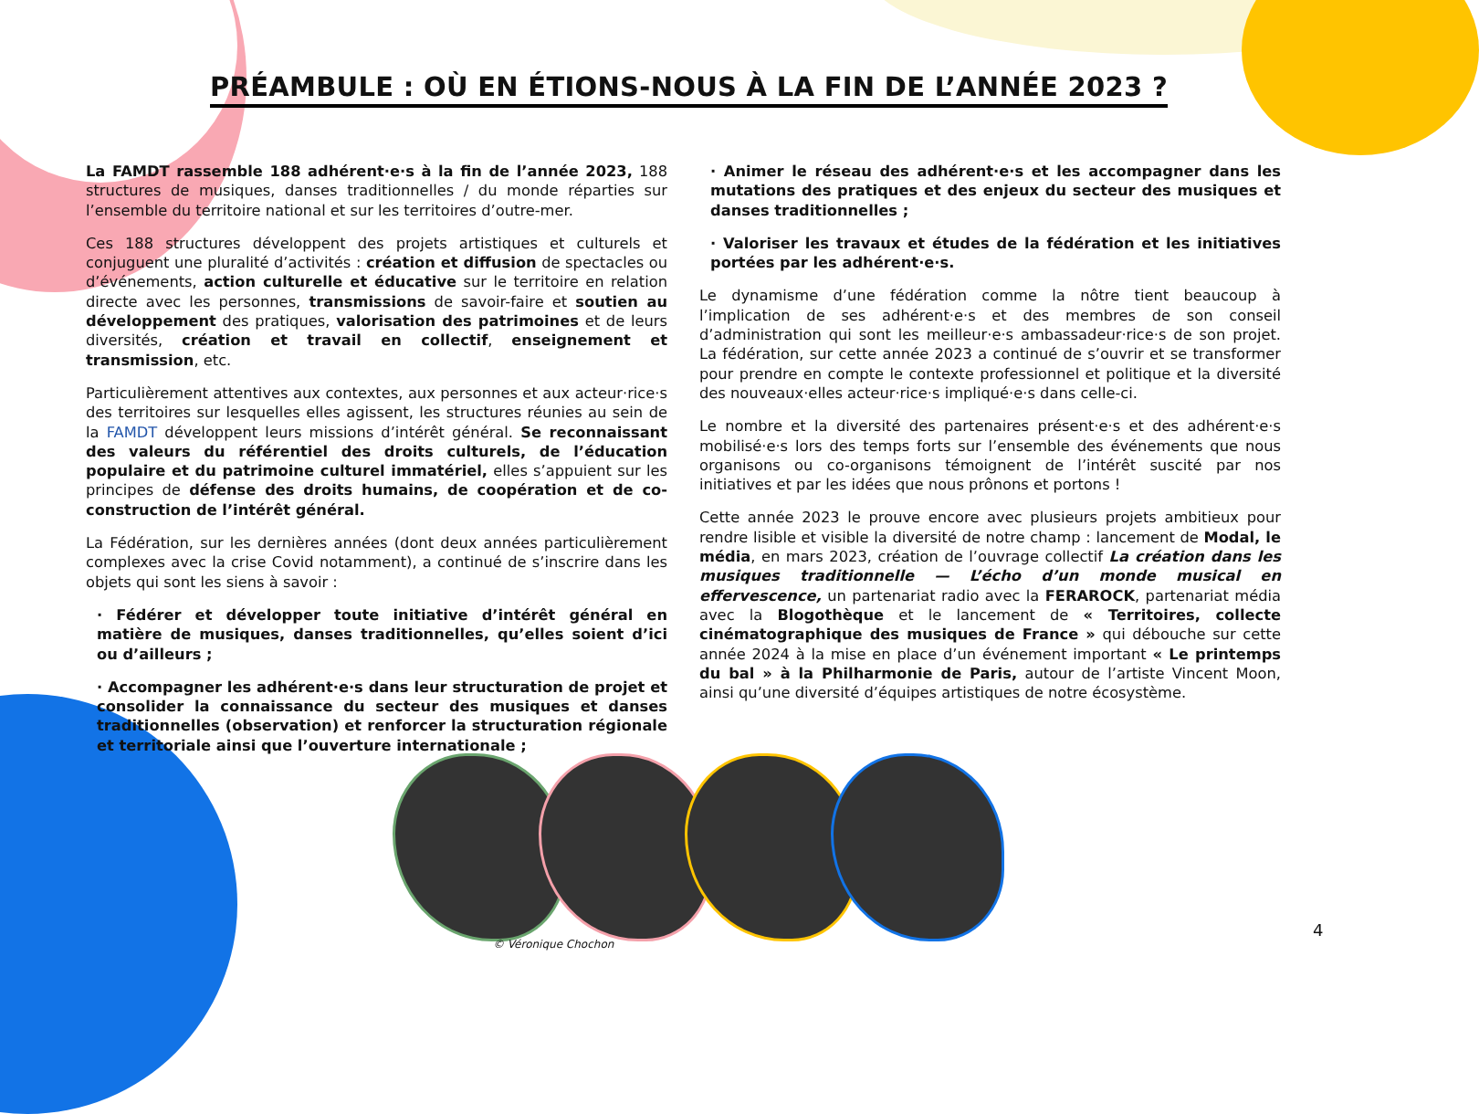PRÉAMBULE : OÙ EN ÉTIONS-NOUS À LA FIN DE L’ANNÉE 2023 ?
La FAMDT rassemble 188 adhérent·e·s à la fin de l’année 2023, 188 structures de musiques, danses traditionnelles / du monde réparties sur l’ensemble du territoire national et sur les territoires d’outre-mer.
Ces 188 structures développent des projets artistiques et culturels et conjuguent une pluralité d’activités : création et diffusion de spectacles ou d’événements, action culturelle et éducative sur le territoire en relation directe avec les personnes, transmissions de savoir-faire et soutien au développement des pratiques, valorisation des patrimoines et de leurs diversités, création et travail en collectif, enseignement et transmission, etc.
Particulièrement attentives aux contextes, aux personnes et aux acteur·rice·s des territoires sur lesquelles elles agissent, les structures réunies au sein de la FAMDT développent leurs missions d’intérêt général. Se reconnaissant des valeurs du référentiel des droits culturels, de l’éducation populaire et du patrimoine culturel immatériel, elles s’appuient sur les principes de défense des droits humains, de coopération et de co-construction de l’intérêt général.
La Fédération, sur les dernières années (dont deux années particulièrement complexes avec la crise Covid notamment), a continué de s’inscrire dans les objets qui sont les siens à savoir :
· Fédérer et développer toute initiative d’intérêt général en matière de musiques, danses traditionnelles, qu’elles soient d’ici ou d’ailleurs ;
· Accompagner les adhérent·e·s dans leur structuration de projet et consolider la connaissance du secteur des musiques et danses traditionnelles (observation) et renforcer la structuration régionale et territoriale ainsi que l’ouverture internationale ;
· Animer le réseau des adhérent·e·s et les accompagner dans les mutations des pratiques et des enjeux du secteur des musiques et danses traditionnelles ;
· Valoriser les travaux et études de la fédération et les initiatives portées par les adhérent·e·s.
Le dynamisme d’une fédération comme la nôtre tient beaucoup à l’implication de ses adhérent·e·s et des membres de son conseil d’administration qui sont les meilleur·e·s ambassadeur·rice·s de son projet. La fédération, sur cette année 2023 a continué de s’ouvrir et se transformer pour prendre en compte le contexte professionnel et politique et la diversité des nouveaux·elles acteur·rice·s impliqué·e·s dans celle-ci.
Le nombre et la diversité des partenaires présent·e·s et des adhérent·e·s mobilisé·e·s lors des temps forts sur l’ensemble des événements que nous organisons ou co-organisons témoignent de l’intérêt suscité par nos initiatives et par les idées que nous prônons et portons !
Cette année 2023 le prouve encore avec plusieurs projets ambitieux pour rendre lisible et visible la diversité de notre champ : lancement de Modal, le média, en mars 2023, création de l’ouvrage collectif La création dans les musiques traditionnelle — L’écho d’un monde musical en effervescence, un partenariat radio avec la FERAROCK, partenariat média avec la Blogothèque et le lancement de « Territoires, collecte cinématographique des musiques de France » qui débouche sur cette année 2024 à la mise en place d’un événement important « Le printemps du bal » à la Philharmonie de Paris, autour de l’artiste Vincent Moon, ainsi qu’une diversité d’équipes artistiques de notre écosystème.
© Véronique Chochon
4